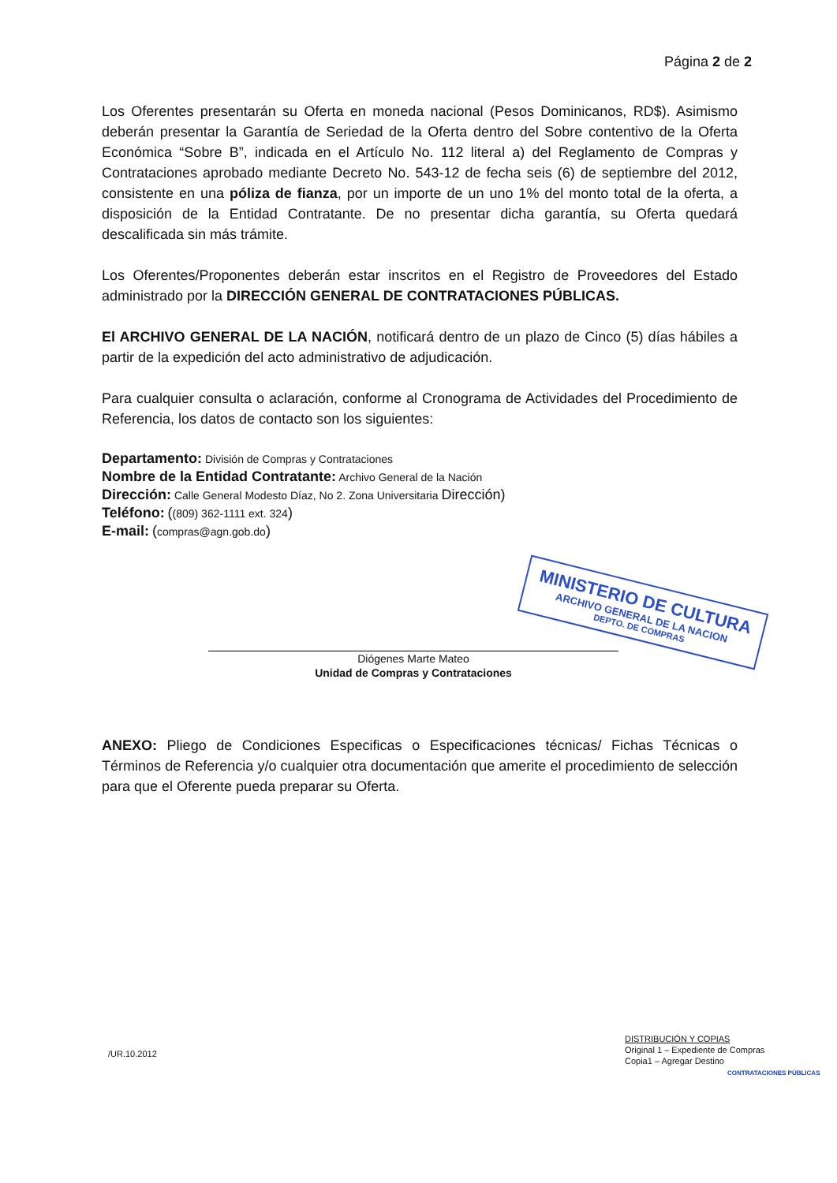Página 2 de 2
MINISTERIO DE CULTURA
ARCHIVO GENERAL DE LA NACION
DEPTO. DE COMPRAS
Los Oferentes presentarán su Oferta en moneda nacional (Pesos Dominicanos, RD$). Asimismo deberán presentar la Garantía de Seriedad de la Oferta dentro del Sobre contentivo de la Oferta Económica “Sobre B”, indicada en el Artículo No. 112 literal a) del Reglamento de Compras y Contrataciones aprobado mediante Decreto No. 543-12 de fecha seis (6) de septiembre del 2012, consistente en una póliza de fianza, por un importe de un uno 1% del monto total de la oferta, a disposición de la Entidad Contratante. De no presentar dicha garantía, su Oferta quedará descalificada sin más trámite.
Los Oferentes/Proponentes deberán estar inscritos en el Registro de Proveedores del Estado administrado por la DIRECCIÓN GENERAL DE CONTRATACIONES PÚBLICAS.
El ARCHIVO GENERAL DE LA NACIÓN, notificará dentro de un plazo de Cinco (5) días hábiles a partir de la expedición del acto administrativo de adjudicación.
Para cualquier consulta o aclaración, conforme al Cronograma de Actividades del Procedimiento de Referencia, los datos de contacto son los siguientes:
Departamento: División de Compras y Contrataciones
Nombre de la Entidad Contratante: Archivo General de la Nación
Dirección: Calle General Modesto Díaz, No 2. Zona Universitaria Dirección)
Teléfono: ((809) 362-1111 ext. 324)
E-mail: (compras@agn.gob.do)
Diógenes Marte Mateo
Unidad de Compras y Contrataciones
ANEXO: Pliego de Condiciones Especificas o Especificaciones técnicas/ Fichas Técnicas o Términos de Referencia y/o cualquier otra documentación que amerite el procedimiento de selección para que el Oferente pueda preparar su Oferta.
/UR.10.2012
DISTRIBUCIÓN Y COPIAS
Original 1 – Expediente de Compras
Copia1 – Agregar Destino
CONTRATACIONES PÚBLICAS